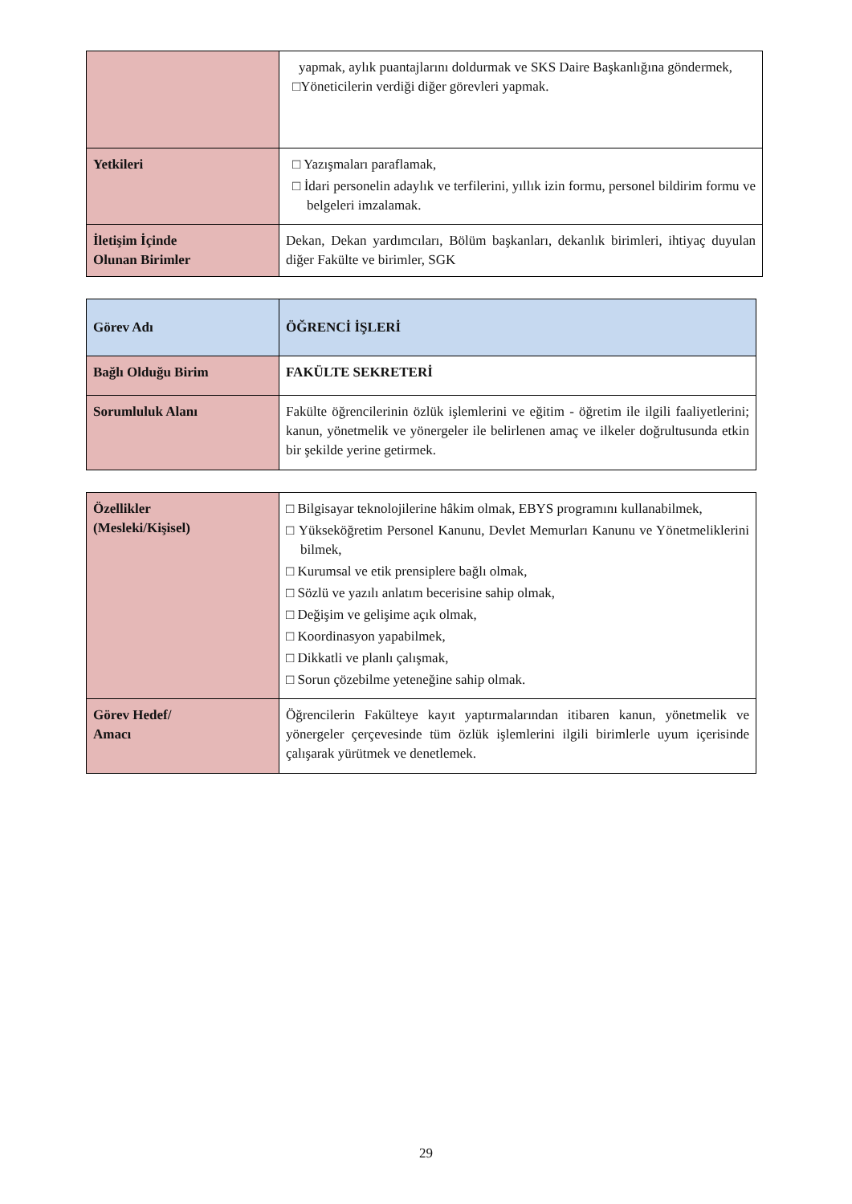| | yapmak, aylık puantajlarını doldurmak ve SKS Daire Başkanlığına göndermek, □Yöneticilerin verdiği diğer görevleri yapmak. |
| Yetkileri | □ Yazışmaları paraflamak, □ İdari personelin adaylık ve terfilerini, yıllık izin formu, personel bildirim formu ve belgeleri imzalamak. |
| İletişim İçinde Olunan Birimler | Dekan, Dekan yardımcıları, Bölüm başkanları, dekanlık birimleri, ihtiyaç duyulan diğer Fakülte ve birimler, SGK |
| Görev Adı | ÖĞRENCİ İŞLERİ |
| Bağlı Olduğu Birim | FAKÜLTE SEKRETERİ |
| Sorumluluk Alanı | Fakülte öğrencilerinin özlük işlemlerini ve eğitim - öğretim ile ilgili faaliyetlerini; kanun, yönetmelik ve yönergeler ile belirlenen amaç ve ilkeler doğrultusunda etkin bir şekilde yerine getirmek. |
| Özellikler (Mesleki/Kişisel) | □ Bilgisayar teknolojilerine hâkim olmak, EBYS programını kullanabilmek, □ Yükseköğretim Personel Kanunu, Devlet Memurları Kanunu ve Yönetmeliklerini bilmek, □ Kurumsal ve etik prensiplere bağlı olmak, □ Sözlü ve yazılı anlatım becerisine sahip olmak, □ Değişim ve gelişime açık olmak, □ Koordinasyon yapabilmek, □ Dikkatli ve planlı çalışmak, □ Sorun çözebilme yeteneğine sahip olmak. |
| Görev Hedef/ Amacı | Öğrencilerin Fakülteye kayıt yaptırmalarından itibaren kanun, yönetmelik ve yönergeler çerçevesinde tüm özlük işlemlerini ilgili birimlerle uyum içerisinde çalışarak yürütmek ve denetlemek. |
29